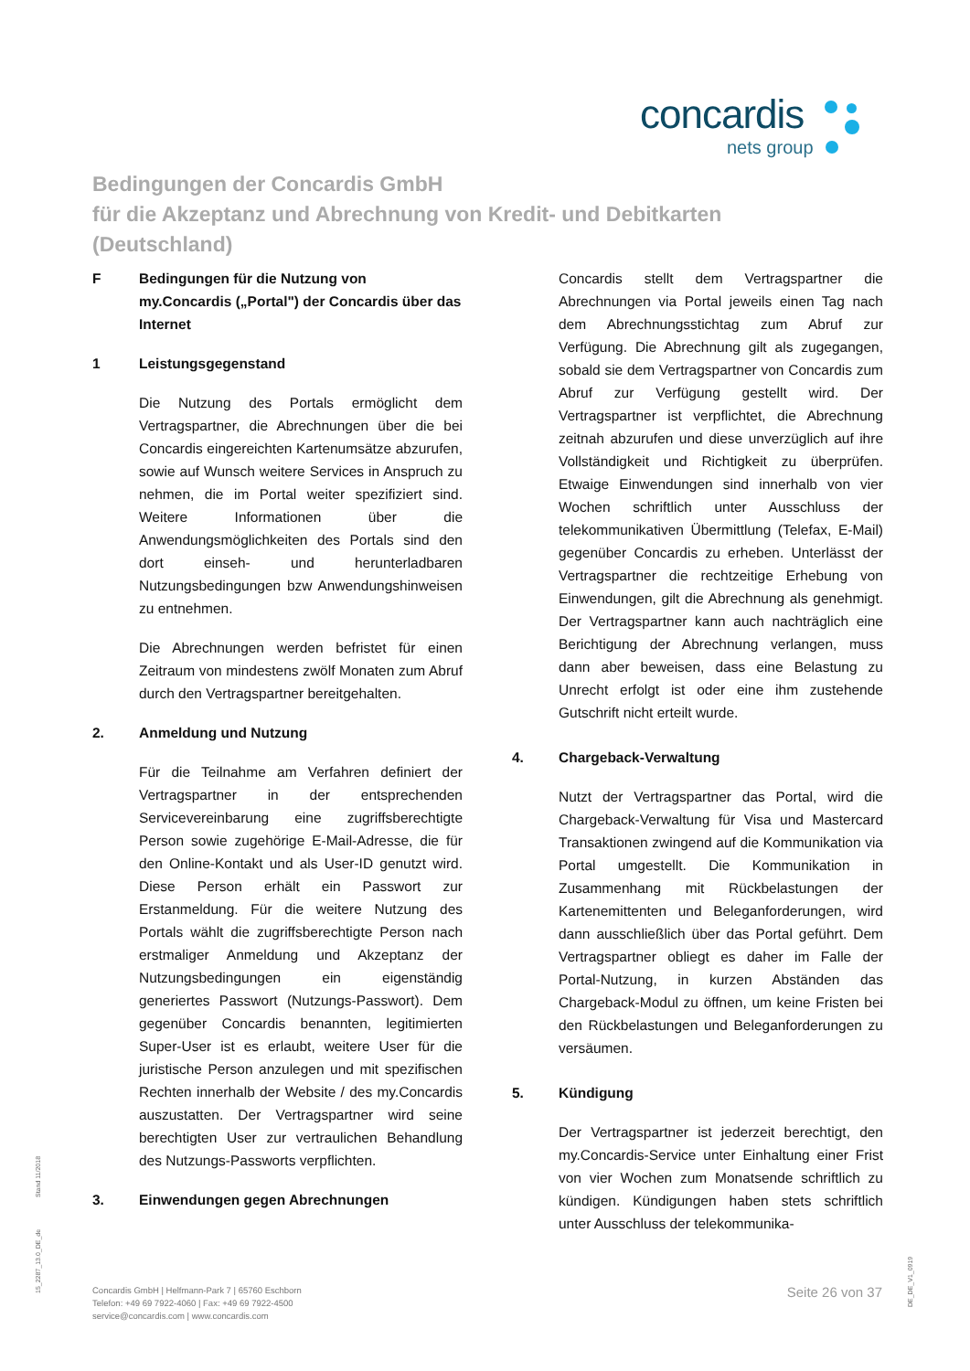concardis
nets group
Bedingungen der Concardis GmbH
für die Akzeptanz und Abrechnung von Kredit- und Debitkarten
(Deutschland)
F Bedingungen für die Nutzung von my.Concardis („Portal") der Concardis über das Internet
1 Leistungsgegenstand
Die Nutzung des Portals ermöglicht dem Vertragspartner, die Abrechnungen über die bei Concardis eingereichten Kartenumsätze abzurufen, sowie auf Wunsch weitere Services in Anspruch zu nehmen, die im Portal weiter spezifiziert sind. Weitere Informationen über die Anwendungsmöglichkeiten des Portals sind den dort einseh- und herunterladbaren Nutzungsbedingungen bzw Anwendungshinweisen zu entnehmen.
Die Abrechnungen werden befristet für einen Zeitraum von mindestens zwölf Monaten zum Abruf durch den Vertragspartner bereitgehalten.
2. Anmeldung und Nutzung
Für die Teilnahme am Verfahren definiert der Vertragspartner in der entsprechenden Servicevereinbarung eine zugriffsberechtigte Person sowie zugehörige E-Mail-Adresse, die für den Online-Kontakt und als User-ID genutzt wird. Diese Person erhält ein Passwort zur Erstanmeldung. Für die weitere Nutzung des Portals wählt die zugriffsberechtigte Person nach erstmaliger Anmeldung und Akzeptanz der Nutzungsbedingungen ein eigenständig generiertes Passwort (Nutzungs-Passwort). Dem gegenüber Concardis benannten, legitimierten Super-User ist es erlaubt, weitere User für die juristische Person anzulegen und mit spezifischen Rechten innerhalb der Website / des my.Concardis auszustatten. Der Vertragspartner wird seine berechtigten User zur vertraulichen Behandlung des Nutzungs-Passworts verpflichten.
3. Einwendungen gegen Abrechnungen
Concardis stellt dem Vertragspartner die Abrechnungen via Portal jeweils einen Tag nach dem Abrechnungsstichtag zum Abruf zur Verfügung. Die Abrechnung gilt als zugegangen, sobald sie dem Vertragspartner von Concardis zum Abruf zur Verfügung gestellt wird. Der Vertragspartner ist verpflichtet, die Abrechnung zeitnah abzurufen und diese unverzüglich auf ihre Vollständigkeit und Richtigkeit zu überprüfen. Etwaige Einwendungen sind innerhalb von vier Wochen schriftlich unter Ausschluss der telekommunikativen Übermittlung (Telefax, E-Mail) gegenüber Concardis zu erheben. Unterlässt der Vertragspartner die rechtzeitige Erhebung von Einwendungen, gilt die Abrechnung als genehmigt. Der Vertragspartner kann auch nachträglich eine Berichtigung der Abrechnung verlangen, muss dann aber beweisen, dass eine Belastung zu Unrecht erfolgt ist oder eine ihm zustehende Gutschrift nicht erteilt wurde.
4. Chargeback-Verwaltung
Nutzt der Vertragspartner das Portal, wird die Chargeback-Verwaltung für Visa und Mastercard Transaktionen zwingend auf die Kommunikation via Portal umgestellt. Die Kommunikation in Zusammenhang mit Rückbelastungen der Kartenemittenten und Beleganforderungen, wird dann ausschließlich über das Portal geführt. Dem Vertragspartner obliegt es daher im Falle der Portal-Nutzung, in kurzen Abständen das Chargeback-Modul zu öffnen, um keine Fristen bei den Rückbelastungen und Beleganforderungen zu versäumen.
5. Kündigung
Der Vertragspartner ist jederzeit berechtigt, den my.Concardis-Service unter Einhaltung einer Frist von vier Wochen zum Monatsende schriftlich zu kündigen. Kündigungen haben stets schriftlich unter Ausschluss der telekommunika-
Stand 11/2018
15_2287_13.0_DE_de
DE_DE_V1_0919
Concardis GmbH | Helfmann-Park 7 | 65760 Eschborn
Telefon: +49 69 7922-4060 | Fax: +49 69 7922-4500
service@concardis.com | www.concardis.com
Seite 26 von 37